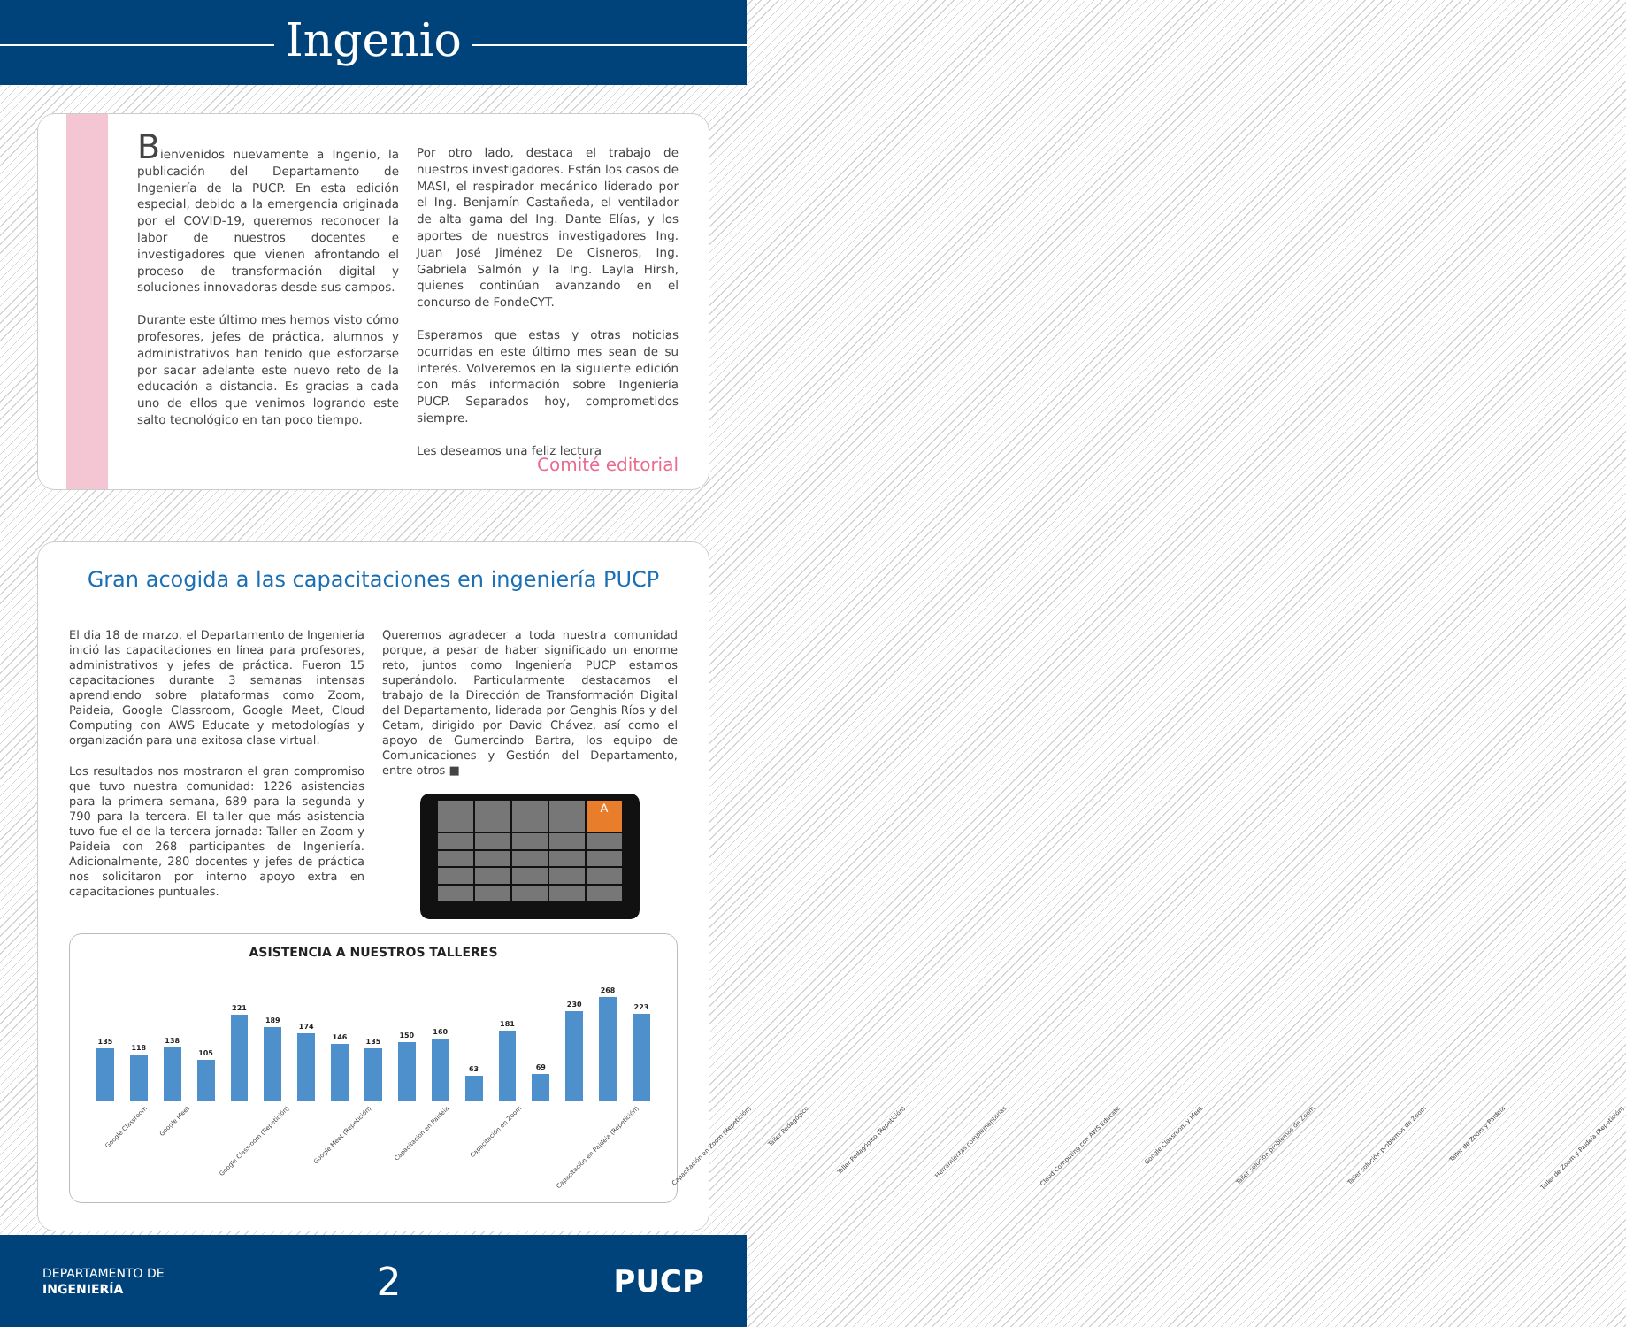Ingenio
Bienvenidos nuevamente a Ingenio, la publicación del Departamento de Ingeniería de la PUCP. En esta edición especial, debido a la emergencia originada por el COVID-19, queremos reconocer la labor de nuestros docentes e investigadores que vienen afrontando el proceso de transformación digital y soluciones innovadoras desde sus campos.
Durante este último mes hemos visto cómo profesores, jefes de práctica, alumnos y administrativos han tenido que esforzarse por sacar adelante este nuevo reto de la educación a distancia. Es gracias a cada uno de ellos que venimos logrando este salto tecnológico en tan poco tiempo.
Por otro lado, destaca el trabajo de nuestros investigadores. Están los casos de MASI, el respirador mecánico liderado por el Ing. Benjamín Castañeda, el ventilador de alta gama del Ing. Dante Elías, y los aportes de nuestros investigadores Ing. Juan José Jiménez De Cisneros, Ing. Gabriela Salmón y la Ing. Layla Hirsh, quienes continúan avanzando en el concurso de FondeCYT.
Esperamos que estas y otras noticias ocurridas en este último mes sean de su interés. Volveremos en la siguiente edición con más información sobre Ingeniería PUCP. Separados hoy, comprometidos siempre.
Les deseamos una feliz lectura
Comité editorial
Gran acogida a las capacitaciones en ingeniería PUCP
El dia 18 de marzo, el Departamento de Ingeniería inició las capacitaciones en línea para profesores, administrativos y jefes de práctica. Fueron 15 capacitaciones durante 3 semanas intensas aprendiendo sobre plataformas como Zoom, Paideia, Google Classroom, Google Meet, Cloud Computing con AWS Educate y metodologías y organización para una exitosa clase virtual.
Los resultados nos mostraron el gran compromiso que tuvo nuestra comunidad: 1226 asistencias para la primera semana, 689 para la segunda y 790 para la tercera. El taller que más asistencia tuvo fue el de la tercera jornada: Taller en Zoom y Paideia con 268 participantes de Ingeniería. Adicionalmente, 280 docentes y jefes de práctica nos solicitaron por interno apoyo extra en capacitaciones puntuales.
Queremos agradecer a toda nuestra comunidad porque, a pesar de haber significado un enorme reto, juntos como Ingeniería PUCP estamos superándolo. Particularmente destacamos el trabajo de la Dirección de Transformación Digital del Departamento, liderada por Genghis Ríos y del Cetam, dirigido por David Chávez, así como el apoyo de Gumercindo Bartra, los equipo de Comunicaciones y Gestión del Departamento, entre otros ■
A
ASISTENCIA A NUESTROS TALLERES
135
118
138
105
221
189
174
146
135
150
160
63
181
69
230
268
223
Google Classroom Google Meet Google Classroom (Repetición) Google Meet (Repetición) Capacitación en Paideia Capacitación en Zoom Capacitación en Paideia (Repetición) Capacitación en Zoom (Repetición) Taller Pedagógico Taller Pedagógico (Repetición) Herramientas complementarias Cloud Computing con AWS Educate Google Classroom y Meet Taller solución problemas de Zoom Taller solución problemas de Zoom Taller de Zoom y Paideia Taller de Zoom y Paideia (Repetición)
DEPARTAMENTO DE
INGENIERÍA
2
PUCP